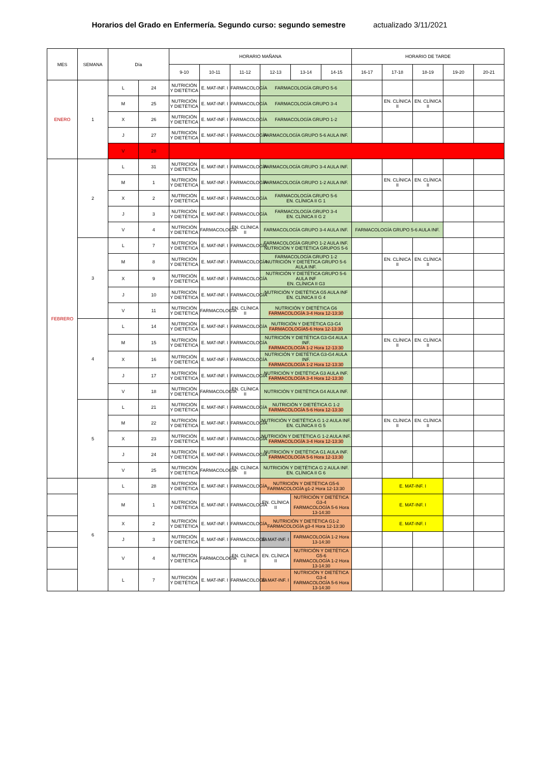Horarios del Grado en Enfermería. Segundo curso: segundo semestre actualizado 3/11/2021
| MES | SEMANA | Día | | HORARIO MAÑANA | | | | | | HORARIO DE TARDE | | | | |
| --- | --- | --- | --- | --- | --- | --- | --- | --- | --- | --- | --- | --- | --- | --- |
| | | | | 9-10 | 10-11 | 11-12 | 12-13 | 13-14 | 14-15 | 16-17 | 17-18 | 18-19 | 19-20 | 20-21 |
| ENERO | 1 | L | 24 | NUTRICIÓN Y DIETÉTICA | E. MAT-INF. I | FARMACOLOGÍA | FARMACOLOGÍA GRUPO 5-6 | | | | | | | |
| | | M | 25 | NUTRICIÓN Y DIETÉTICA | E. MAT-INF. I | FARMACOLOGÍA | FARMACOLOGÍA GRUPO 3-4 | | | | EN. CLÍNICA II | EN. CLÍNICA II | | |
| | | X | 26 | NUTRICIÓN Y DIETÉTICA | E. MAT-INF. I | FARMACOLOGÍA | FARMACOLOGÍA GRUPO 1-2 | | | | | | | |
| | | J | 27 | NUTRICIÓN Y DIETÉTICA | E. MAT-INF. I | FARMACOLOGÍA | FARMACOLOGÍA GRUPO 5-6 AULA INF. | | | | | | | |
| | | V | 28 | | | | | | | | | | | |
| FEBRERO | 2 | L | 31 | NUTRICIÓN Y DIETÉTICA | E. MAT-INF. I | FARMACOLOGÍA | FARMACOLOGÍA GRUPO 3-4 AULA INF. | | | | | | | |
| | | M | 1 | NUTRICIÓN Y DIETÉTICA | E. MAT-INF. I | FARMACOLOGÍA | FARMACOLOGÍA GRUPO 1-2 AULA INF. | | | | EN. CLÍNICA II | EN. CLÍNICA II | | |
| | | X | 2 | NUTRICIÓN Y DIETÉTICA | E. MAT-INF. I | FARMACOLOGÍA | FARMACOLOGÍA GRUPO 5-6 EN. CLÍNICA II G 1 | | | | | | | |
| | | J | 3 | NUTRICIÓN Y DIETÉTICA | E. MAT-INF. I | FARMACOLOGÍA | FARMACOLOGÍA GRUPO 3-4 EN. CLÍNICA II G 2 | | | | | | | |
| | | V | 4 | NUTRICIÓN Y DIETÉTICA | FARMACOLOGÍA | EN. CLÍNICA II | FARMACOLOGÍA GRUPO 3-4 AULA INF. | | | FARMACOLOGÍA GRUPO 5-6 AULA INF. | | | | |
| | 3 | L | 7 | NUTRICIÓN Y DIETÉTICA | E. MAT-INF. I | FARMACOLOGÍA | FARMACOLOGÍA GRUPO 1-2 AULA INF. NUTRICIÓN Y DIETÉTICA GRUPOS 5-6 | | | | | | | |
| | | M | 8 | NUTRICIÓN Y DIETÉTICA | E. MAT-INF. I | FARMACOLOGÍA | FARMACOLOGÍA GRUPO 1-2 NUTRICIÓN Y DIETÉTICA GRUPO 5-6 AULA INF. | | | | EN. CLÍNICA II | EN. CLÍNICA II | | |
| | | X | 9 | NUTRICIÓN Y DIETÉTICA | E. MAT-INF. I | FARMACOLOGÍA | NUTRICIÓN Y DIETÉTICA GRUPO 5-6 AULA INF EN. CLÍNICA II G3 | | | | | | | |
| | | J | 10 | NUTRICIÓN Y DIETÉTICA | E. MAT-INF. I | FARMACOLOGÍA | NUTRICIÓN Y DIETÉTICA G5 AULA INF EN. CLÍNICA II G 4 | | | | | | | |
| | | V | 11 | NUTRICIÓN Y DIETÉTICA | FARMACOLOGÍA | EN. CLÍNICA II | NUTRICIÓN Y DIETÉTICA G6 FARMACOLOGÍA 3-4 Hora 12-13:30 | | | | | | | |
| | 4 | L | 14 | NUTRICIÓN Y DIETÉTICA | E. MAT-INF. I | FARMACOLOGÍA | NUTRICIÓN Y DIETÉTICA G3-G4 FARMACOLOGÍA5-6 Hora 12-13:30 | | | | | | | |
| | | M | 15 | NUTRICIÓN Y DIETÉTICA | E. MAT-INF. I | FARMACOLOGÍA | NUTRICIÓN Y DIETÉTICA G3-G4 AULA INF. FARMACOLOGÍA 1-2 Hora 12-13:30 | | | | EN. CLÍNICA II | EN. CLÍNICA II | | |
| | | X | 16 | NUTRICIÓN Y DIETÉTICA | E. MAT-INF. I | FARMACOLOGÍA | NUTRICIÓN Y DIETÉTICA G3-G4 AULA INF. FARMACOLOGÍA 1-2 Hora 12-13:30 | | | | | | | |
| | | J | 17 | NUTRICIÓN Y DIETÉTICA | E. MAT-INF. I | FARMACOLOGÍA | NUTRICIÓN Y DIETÉTICA G3 AULA INF. FARMACOLOGÍA 3-4 Hora 12-13:30 | | | | | | | |
| | | V | 18 | NUTRICIÓN Y DIETÉTICA | FARMACOLOGÍA | EN. CLÍNICA II | NUTRICIÓN Y DIETÉTICA G4 AULA INF. | | | | | | | |
| | 5 | L | 21 | NUTRICIÓN Y DIETÉTICA | E. MAT-INF. I | FARMACOLOGÍA | NUTRICIÓN Y DIETÉTICA G 1-2 FARMACOLOGÍA 5-6 Hora 12-13:30 | | | | | | | |
| | | M | 22 | NUTRICIÓN Y DIETÉTICA | E. MAT-INF. I | FARMACOLOGÍA | NUTRICIÓN Y DIETÉTICA G 1-2 AULA INF. EN. CLÍNICA II G 5 | | | | EN. CLÍNICA II | EN. CLÍNICA II | | |
| | | X | 23 | NUTRICIÓN Y DIETÉTICA | E. MAT-INF. I | FARMACOLOGÍA | NUTRICIÓN Y DIETÉTICA G 1-2 AULA INF. FARMACOLOGÍA 3-4 Hora 12-13:30 | | | | | | | |
| | | J | 24 | NUTRICIÓN Y DIETÉTICA | E. MAT-INF. I | FARMACOLOGÍA | NUTRICIÓN Y DIETÉTICA G1 AULA INF. FARMACOLOGÍA 5-6 Hora 12-13:30 | | | | | | | |
| | | V | 25 | NUTRICIÓN Y DIETÉTICA | FARMACOLOGÍA | EN. CLÍNICA II | NUTRICIÓN Y DIETÉTICA G 2 AULA INF. EN. CLÍNICA II G 6 | | | | | | | |
| | 6 | L | 28 | NUTRICIÓN Y DIETÉTICA | E. MAT-INF. I | FARMACOLOGÍA | NUTRICIÓN Y DIETÉTICA G5-6 FARMACOLOGÍA g1-2 Hora 12-13:30 | | | | E. MAT-INF. I | | | |
| | | M | 1 | NUTRICIÓN Y DIETÉTICA | E. MAT-INF. I | FARMACOLOGÍA | EN. CLÍNICA II | NUTRICIÓN Y DIETÉTICA G3-4 FARMACOLOGÍA 5-6 Hora 13-14:30 | | | E. MAT-INF. I | | | |
| | | X | 2 | NUTRICIÓN Y DIETÉTICA | E. MAT-INF. I | FARMACOLOGÍA | NUTRICIÓN Y DIETÉTICA G1-2 FARMACOLOGÍA g3-4 Hora 12-13:30 | | | | E. MAT-INF. I | | | |
| | | J | 3 | NUTRICIÓN Y DIETÉTICA | E. MAT-INF. I | FARMACOLOGÍA | E. MAT-INF. I | FARMACOLOGÍA 1-2 Hora 13-14:30 | | | | | | |
| | | V | 4 | NUTRICIÓN Y DIETÉTICA | FARMACOLOGÍA | EN. CLÍNICA II | EN. CLÍNICA II | NUTRICIÓN Y DIETÉTICA G5-6 FARMACOLOGÍA 1-2 Hora 13-14:30 | | | | | | |
| | | L | 7 | NUTRICIÓN Y DIETÉTICA | E. MAT-INF. I | FARMACOLOGÍA | E. MAT-INF. I | NUTRICIÓN Y DIETÉTICA G3-4 FARMACOLOGÍA 5-6 Hora 13-14:30 | | | | | | |